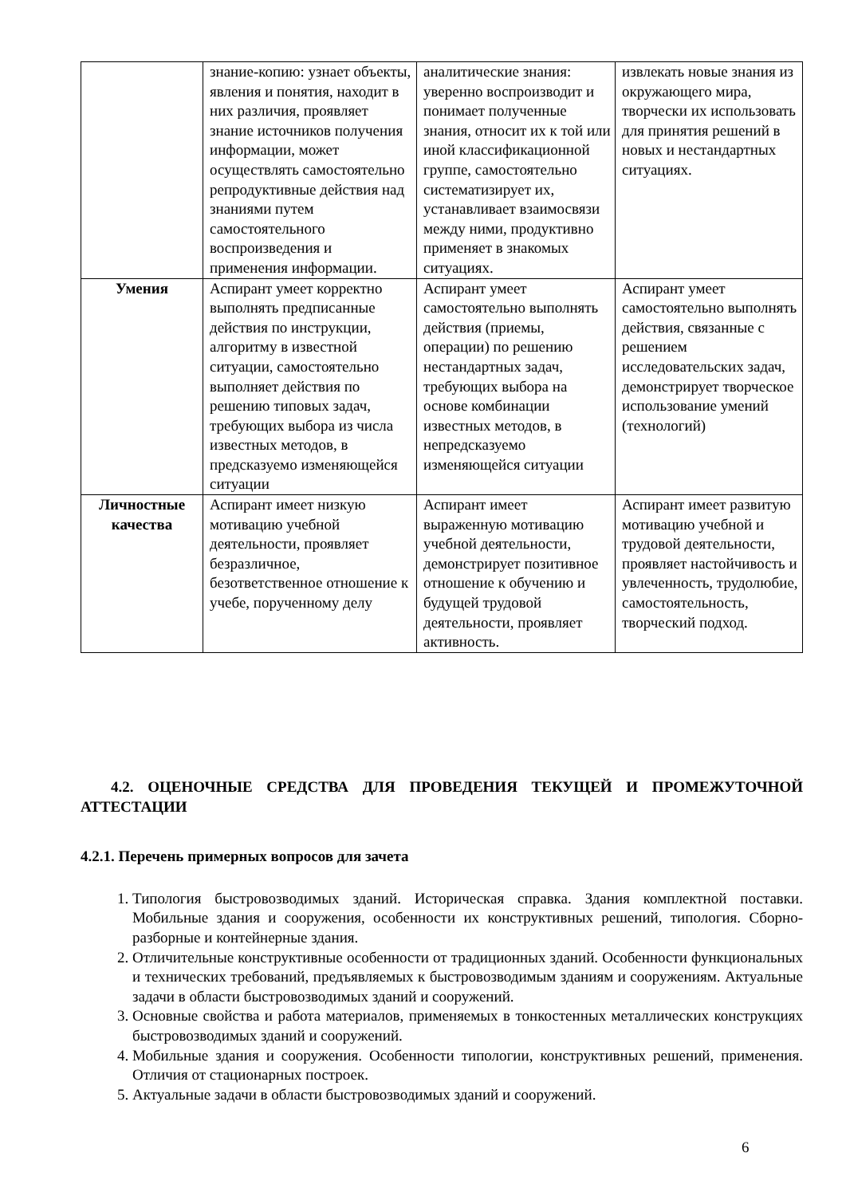| | знание-копию: узнает объекты, явления и понятия, находит в них различия, проявляет знание источников получения информации, может осуществлять самостоятельно репродуктивные действия над знаниями путем самостоятельного воспроизведения и применения информации. | аналитические знания: уверенно воспроизводит и понимает полученные знания, относит их к той или иной классификационной группе, самостоятельно систематизирует их, устанавливает взаимосвязи между ними, продуктивно применяет в знакомых ситуациях. | извлекать новые знания из окружающего мира, творчески их использовать для принятия решений в новых и нестандартных ситуациях. |
| Умения | Аспирант умеет корректно выполнять предписанные действия по инструкции, алгоритму в известной ситуации, самостоятельно выполняет действия по решению типовых задач, требующих выбора из числа известных методов, в предсказуемо изменяющейся ситуации | Аспирант умеет самостоятельно выполнять действия (приемы, операции) по решению нестандартных задач, требующих выбора на основе комбинации известных методов, в непредсказуемо изменяющейся ситуации | Аспирант умеет самостоятельно выполнять действия, связанные с решением исследовательских задач, демонстрирует творческое использование умений (технологий) |
| Личностные качества | Аспирант имеет низкую мотивацию учебной деятельности, проявляет безразличное, безответственное отношение к учебе, порученному делу | Аспирант имеет выраженную мотивацию учебной деятельности, демонстрирует позитивное отношение к обучению и будущей трудовой деятельности, проявляет активность. | Аспирант имеет развитую мотивацию учебной и трудовой деятельности, проявляет настойчивость и увлеченность, трудолюбие, самостоятельность, творческий подход. |
4.2. ОЦЕНОЧНЫЕ СРЕДСТВА ДЛЯ ПРОВЕДЕНИЯ ТЕКУЩЕЙ И ПРОМЕЖУТОЧНОЙ АТТЕСТАЦИИ
4.2.1. Перечень примерных вопросов для зачета
1. Типология быстровозводимых зданий. Историческая справка. Здания комплектной поставки. Мобильные здания и сооружения, особенности их конструктивных решений, типология. Сборно-разборные и контейнерные здания.
2. Отличительные конструктивные особенности от традиционных зданий. Особенности функциональных и технических требований, предъявляемых к быстровозводимым зданиям и сооружениям. Актуальные задачи в области быстровозводимых зданий и сооружений.
3. Основные свойства и работа материалов, применяемых в тонкостенных металлических конструкциях быстровозводимых зданий и сооружений.
4. Мобильные здания и сооружения. Особенности типологии, конструктивных решений, применения. Отличия от стационарных построек.
5. Актуальные задачи в области быстровозводимых зданий и сооружений.
6